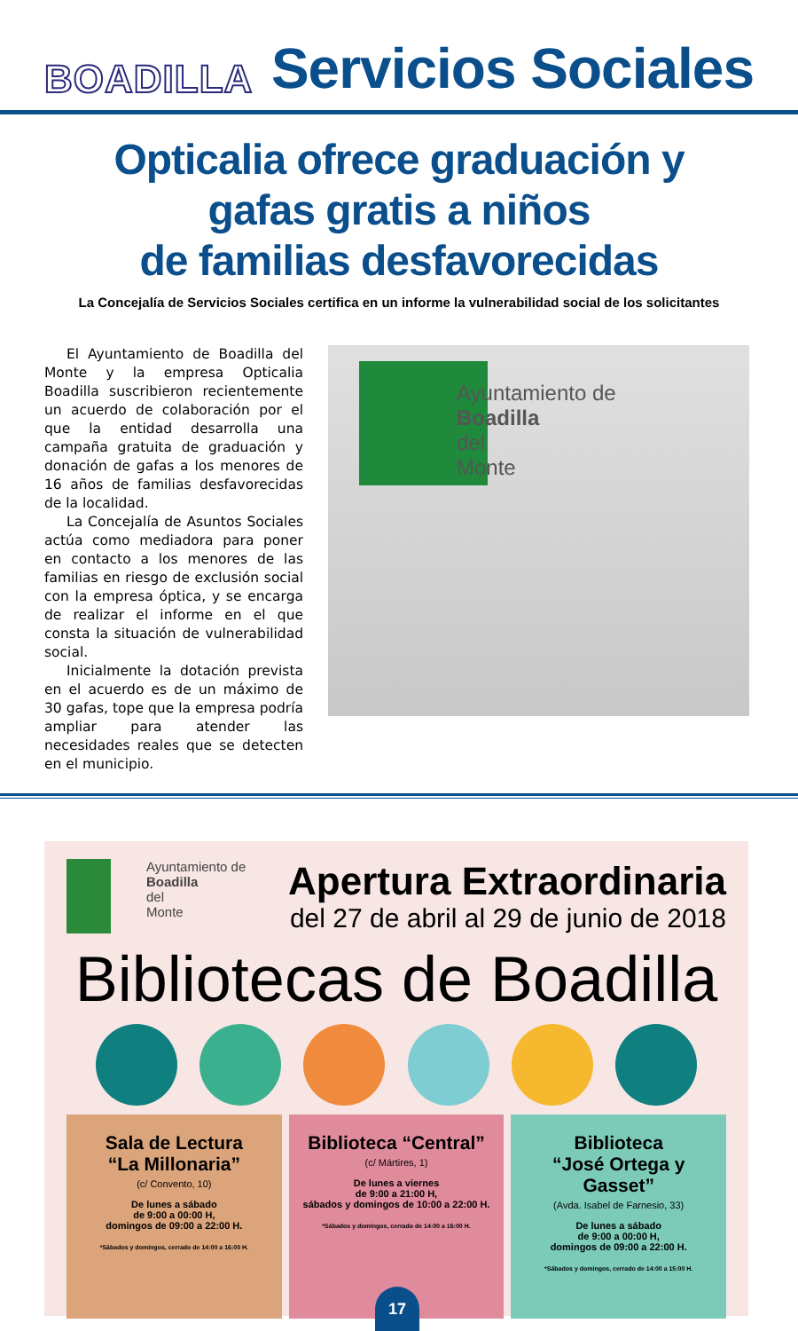BOADILLA Servicios Sociales
Opticalia ofrece graduación y
gafas gratis a niños
de familias desfavorecidas
La Concejalía de Servicios Sociales certifica en un informe la vulnerabilidad social de los solicitantes
El Ayuntamiento de Boadilla del Monte y la empresa Opticalia Boadilla suscribieron recientemente un acuerdo de colaboración por el que la entidad desarrolla una campaña gratuita de graduación y donación de gafas a los menores de 16 años de familias desfavorecidas de la localidad.
La Concejalía de Asuntos Sociales actúa como mediadora para poner en contacto a los menores de las familias en riesgo de exclusión social con la empresa óptica, y se encarga de realizar el informe en el que consta la situación de vulnerabilidad social.
Inicialmente la dotación prevista en el acuerdo es de un máximo de 30 gafas, tope que la empresa podría ampliar para atender las necesidades reales que se detecten en el municipio.
Ayuntamiento de
Boadilla
del
Monte
Ayuntamiento de
Boadilla
del
Monte
Apertura Extraordinaria
del 27 de abril al 29 de junio de 2018
Bibliotecas de Boadilla
Sala de Lectura
“La Millonaria”
(c/ Convento, 10)
De lunes a sábado
de 9:00 a 00:00 H,
domingos de 09:00 a 22:00 H.
*Sábados y domingos, cerrado de 14:00 a 16:00 H.
Biblioteca “Central”
(c/ Mártires, 1)
De lunes a viernes
de 9:00 a 21:00 H,
sábados y domingos de 10:00 a 22:00 H.
*Sábados y domingos, cerrado de 14:00 a 16:00 H.
Biblioteca
“José Ortega y Gasset”
(Avda. Isabel de Farnesio, 33)
De lunes a sábado
de 9:00 a 00:00 H,
domingos de 09:00 a 22:00 H.
*Sábados y domingos, cerrado de 14:00 a 15:00 H.
17